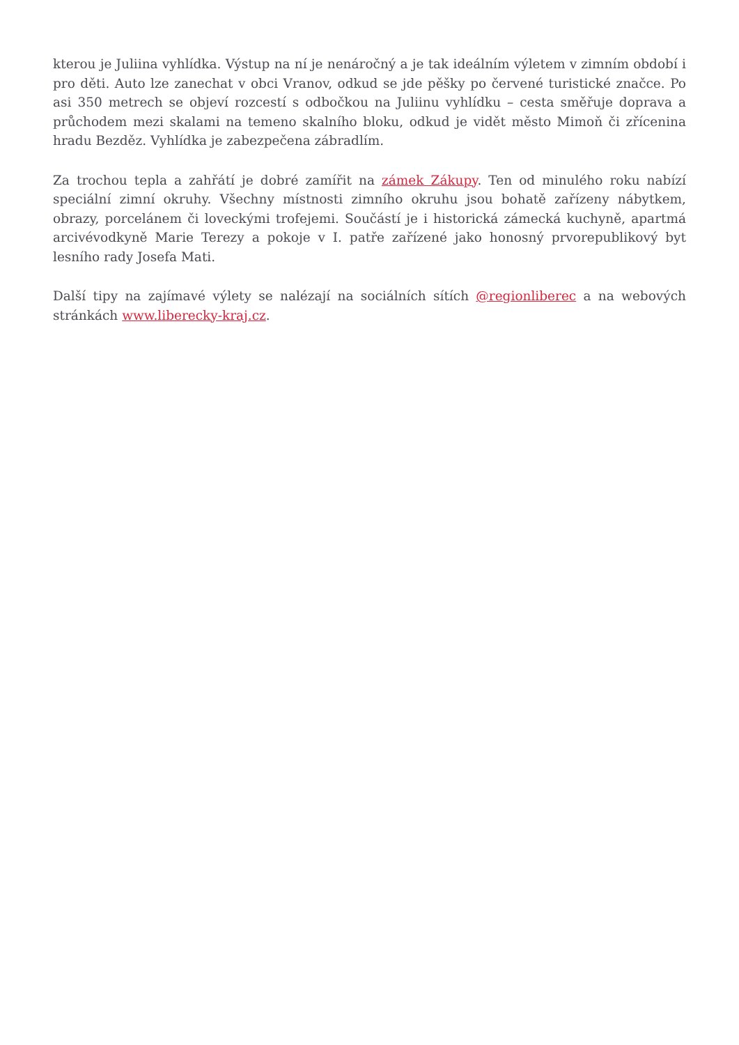kterou je Juliina vyhlídka. Výstup na ní je nenáročný a je tak ideálním výletem v zimním období i pro děti. Auto lze zanechat v obci Vranov, odkud se jde pěšky po červené turistické značce. Po asi 350 metrech se objeví rozcestí s odbočkou na Juliinu vyhlídku – cesta směřuje doprava a průchodem mezi skalami na temeno skalního bloku, odkud je vidět město Mimoň či zřícenina hradu Bezděz. Vyhlídka je zabezpečena zábradlím.
Za trochou tepla a zahřátí je dobré zamířit na zámek Zákupy. Ten od minulého roku nabízí speciální zimní okruhy. Všechny místnosti zimního okruhu jsou bohatě zařízeny nábytkem, obrazy, porcelánem či loveckými trofejemi. Součástí je i historická zámecká kuchyně, apartmá arcivévodkyně Marie Terezy a pokoje v I. patře zařízené jako honosný prvorepublikový byt lesního rady Josefa Mati.
Další tipy na zajímavé výlety se nalézají na sociálních sítích @regionliberec a na webových stránkách www.liberecky-kraj.cz.